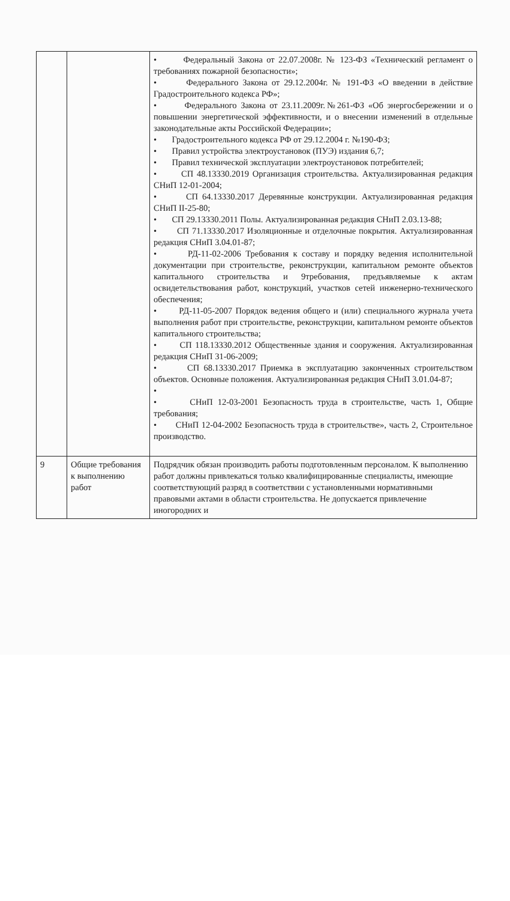| | | • Федеральный Закона от 22.07.2008г. № 123-ФЗ «Технический регламент о требованиях пожарной безопасности»; • Федерального Закона от 29.12.2004г. № 191-ФЗ «О введении в действие Градостроительного кодекса РФ»; • Федерального Закона от 23.11.2009г.№261-ФЗ «Об энергосбережении и о повышении энергетической эффективности, и о внесении изменений в отдельные законодательные акты Российской Федерации»; • Градостроительного кодекса РФ от 29.12.2004 г. №190-ФЗ; • Правил устройства электроустановок (ПУЭ) издания 6,7; • Правил технической эксплуатации электроустановок потребителей; • СП 48.13330.2019 Организация строительства. Актуализированная редакция СНиП 12-01-2004; • СП 64.13330.2017 Деревянные конструкции. Актуализированная редакция СНиП II-25-80; • СП 29.13330.2011 Полы. Актуализированная редакция СНиП 2.03.13-88; • СП 71.13330.2017 Изоляционные и отделочные покрытия. Актуализированная редакция СНиП 3.04.01-87; • РД-11-02-2006 Требования к составу и порядку ведения исполнительной документации при строительстве, реконструкции, капитальном ремонте объектов капитального строительства и 9требования, предъявляемые к актам освидетельствования работ, конструкций, участков сетей инженерно-технического обеспечения; • РД-11-05-2007 Порядок ведения общего и (или) специального журнала учета выполнения работ при строительстве, реконструкции, капитальном ремонте объектов капитального строительства; • СП 118.13330.2012 Общественные здания и сооружения. Актуализированная редакция СНиП 31-06-2009; • СП 68.13330.2017 Приемка в эксплуатацию законченных строительством объектов. Основные положения. Актуализированная редакция СНиП 3.01.04-87; • • СНиП 12-03-2001 Безопасность труда в строительстве, часть 1, Общие требования; • СНиП 12-04-2002 Безопасность труда в строительстве», часть 2, Строительное производство. |
| 9 | Общие требования к выполнению работ | Подрядчик обязан производить работы подготовленным персоналом. К выполнению работ должны привлекаться только квалифицированные специалисты, имеющие соответствующий разряд в соответствии с установленными нормативными правовыми актами в области строительства. Не допускается привлечение иногородних и |